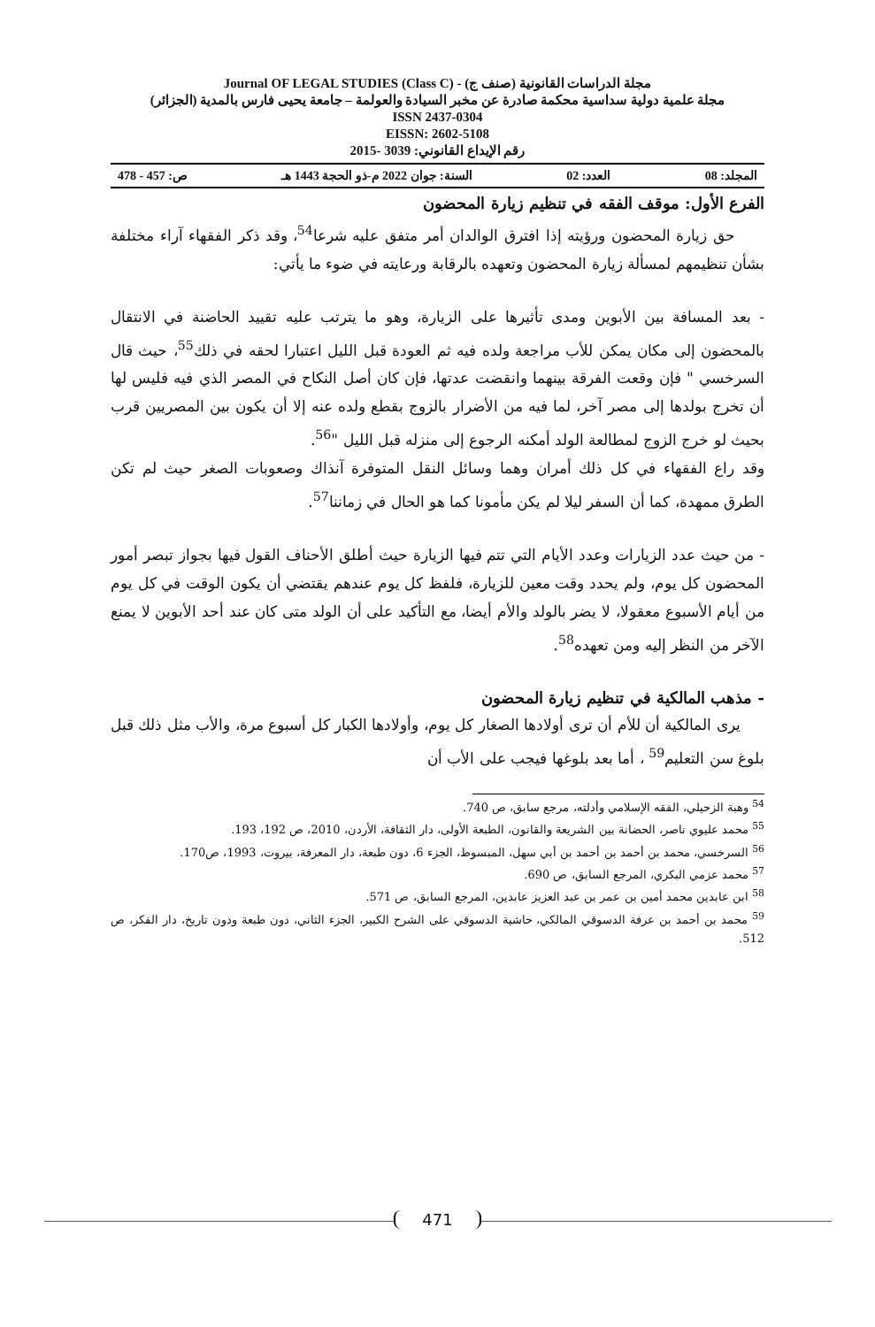مجلة الدراسات القانونية (صنف ج) - Journal OF LEGAL STUDIES (Class C)
مجلة علمية دولية سداسية محكمة صادرة عن مخبر السيادة والعولمة – جامعة يحيى فارس بالمدية (الجزائر)
ISSN 2437-0304
EISSN: 2602-5108
رقم الإيداع القانوني: 3039 -2015
المجلد: 08 العدد: 02 السنة: جوان 2022 م-ذو الحجة 1443 هـ ص: 457 - 478
الفرع الأول: موقف الفقه في تنظيم زيارة المحضون
حق زيارة المحضون ورؤيته إذا افترق الوالدان أمر متفق عليه شرعا<sup>54</sup>، وقد ذكر الفقهاء آراء مختلفة بشأن تنظيمهم لمسألة زيارة المحضون وتعهده بالرقابة ورعايته في ضوء ما يأتي:
- بعد المسافة بين الأبوين ومدى تأثيرها على الزيارة، وهو ما يترتب عليه تقييد الحاضنة في الانتقال بالمحضون إلى مكان يمكن للأب مراجعة ولده فيه ثم العودة قبل الليل اعتبارا لحقه في ذلك<sup>55</sup>، حيث قال السرخسي " فإن وقعت الفرقة بينهما وانقضت عدتها، فإن كان أصل النكاح في المصر الذي فيه فليس لها أن تخرج بولدها إلى مصر آخر، لما فيه من الأضرار بالزوج بقطع ولده عنه إلا أن يكون بين المصريين قرب بحيث لو خرج الزوج لمطالعة الولد أمكنه الرجوع إلى منزله قبل الليل "<sup>56</sup>.
وقد راع الفقهاء في كل ذلك أمران وهما وسائل النقل المتوفرة آنذاك وصعوبات الصغر حيث لم تكن الطرق ممهدة، كما أن السفر ليلا لم يكن مأمونا كما هو الحال في زماننا<sup>57</sup>.
- من حيث عدد الزيارات وعدد الأيام التي تتم فيها الزيارة حيث أطلق الأحناف القول فيها بجواز تبصر أمور المحضون كل يوم، ولم يحدد وقت معين للزيارة، فلفظ كل يوم عندهم يقتضي أن يكون الوقت في كل يوم من أيام الأسبوع معقولا، لا يضر بالولد والأم أيضا، مع التأكيد على أن الولد متى كان عند أحد الأبوين لا يمنع الآخر من النظر إليه ومن تعهده<sup>58</sup>.
- مذهب المالكية في تنظيم زيارة المحضون
يرى المالكية أن للأم أن ترى أولادها الصغار كل يوم، وأولادها الكبار كل أسبوع مرة، والأب مثل ذلك قبل بلوغ سن التعليم<sup>59</sup> ، أما بعد بلوغها فيجب على الأب أن
<sup>54</sup> وهبة الزحيلي، الفقه الإسلامي وأدلته، مرجع سابق، ص 740.
<sup>55</sup> محمد عليوي ناصر، الحضانة بين الشريعة والقانون، الطبعة الأولى، دار الثقافة، الأردن، 2010، ص 192، 193.
<sup>56</sup> السرخسي، محمد بن أحمد بن أحمد بن أبي سهل، المبسوط، الجزء 6، دون طبعة، دار المعرفة، بيروت، 1993، ص170.
<sup>57</sup> محمد عزمي البكري، المرجع السابق، ص 690.
<sup>58</sup> ابن عابدين محمد أمين بن عمر بن عبد العزيز عابدين، المرجع السابق، ص 571.
<sup>59</sup> محمد بن أحمد بن عرفة الدسوقي المالكي، حاشية الدسوقي على الشرح الكبير، الجزء الثاني، دون طبعة ودون تاريخ، دار الفكر، ص 512.
471